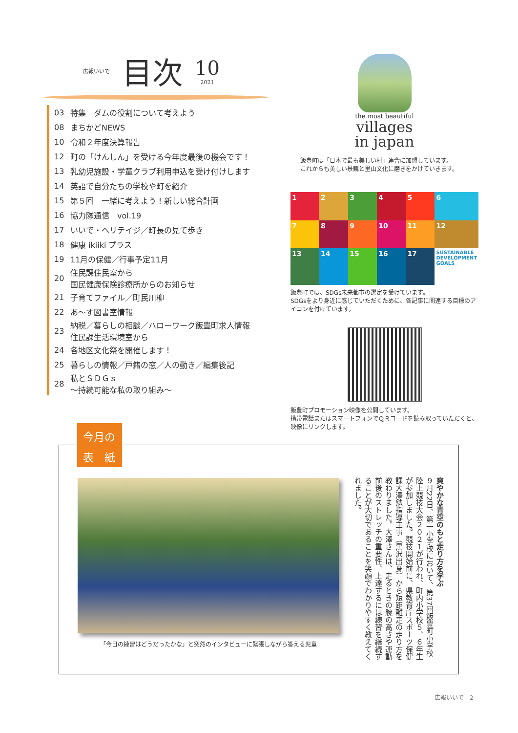広報いいで 目次 10 2021
03 特集　ダムの役割について考えよう
08 まちかどNEWS
10 令和２年度決算報告
12 町の「けんしん」を受ける今年度最後の機会です！
13 乳幼児施設・学童クラブ利用申込を受け付けします
14 英語で自分たちの学校や町を紹介
15 第５回　一緒に考えよう！新しい総合計画
16 協力隊通信　vol.19
17 いいで・ヘリテイジ／町長の見て歩き
18 健康 ikiiki プラス
19 11月の保健／行事予定11月
20 住民課住民室から
国民健康保険診療所からのお知らせ
21 子育てファイル／町民川柳
22 あ～す図書室情報
23 納税／暮らしの相談／ハローワーク飯豊町求人情報
住民課生活環境室から
24 各地区文化祭を開催します！
25 暮らしの情報／戸籍の窓／人の動き／編集後記
28 私とＳＤＧｓ
～持続可能な私の取り組み～
the most beautiful
villages
in japan
飯豊町は「日本で最も美しい村」連合に加盟しています。
これからも美しい景観と里山文化に磨きをかけていきます。
1
2
3
4
5
6
7
8
9
10
11
12
13
14
15
16
17
SUSTAINABLE DEVELOPMENT GOALS
飯豊町では、SDGs未来都市の選定を受けています。
SDGsをより身近に感じていただくために、各記事に関連する目標のアイコンを付けています。
飯豊町プロモーション映像を公開しています。
携帯電話またはスマートフォンでＱＲコードを読み取っていただくと、映像にリンクします。
「今日の練習はどうだったかな」と突然のインタビューに緊張しながら答える児童
爽やかな青空のもと走り方を学ぶ
９月22日、第一小学校において、第37回飯豊町小学校陸上競技大会２０２１が行われ、町内小学校５、６年生が参加しました。競技開始前に、県教育庁スポーツ保健課大澤勉指導主事（黒沢出身）から短距離走の走り方を教わりました。大澤さんは、走るときの腕の高さや運動前後のストレッチの重要性、上達するには練習を継続することが大切であることを笑顔でわかりやすく教えてくれました。
今月の
表　紙
広報いいで　2